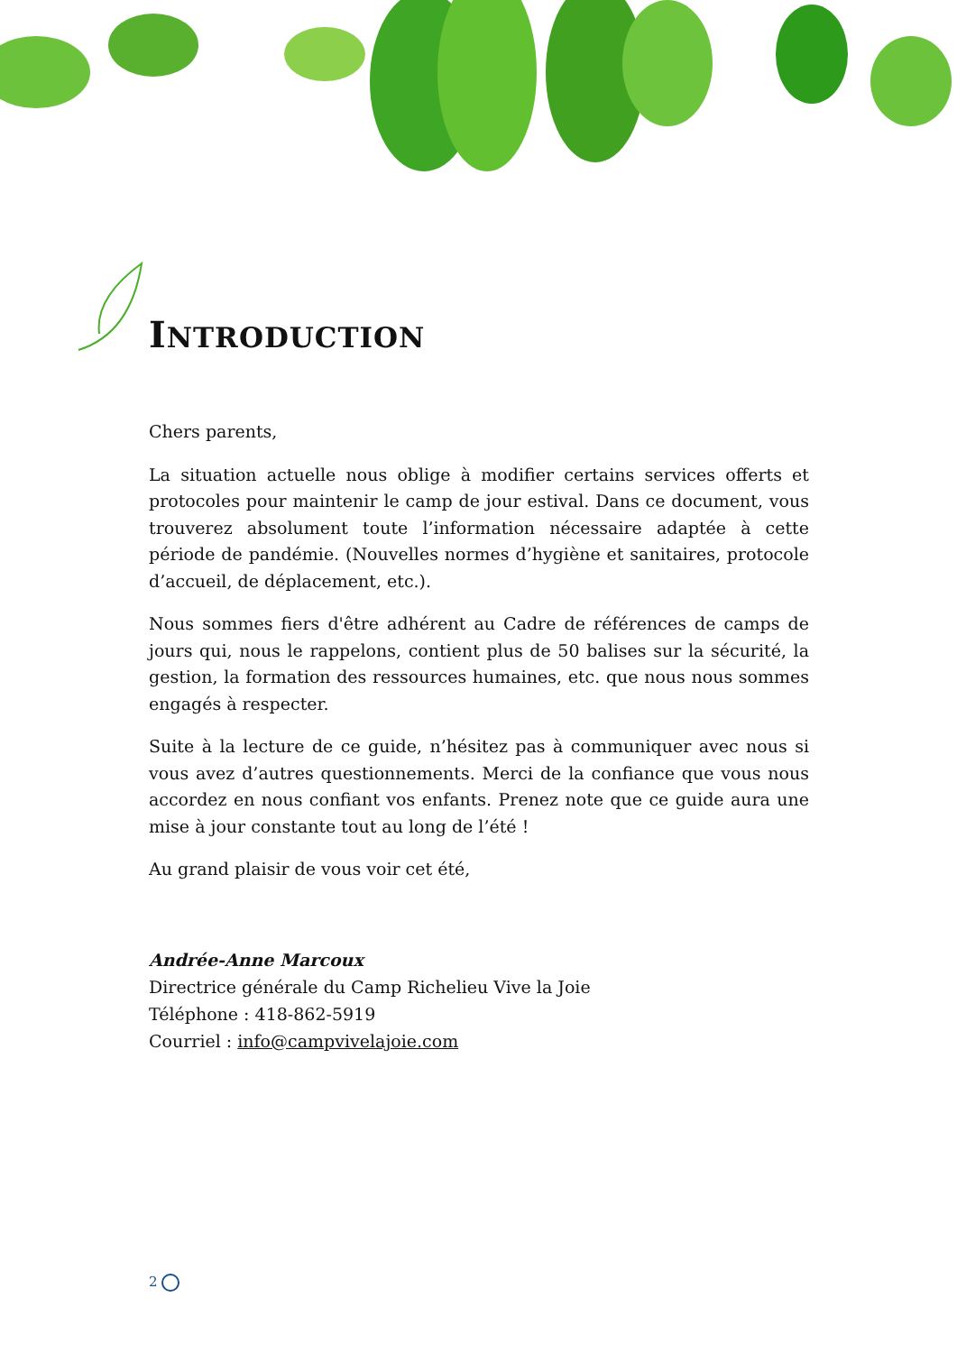INTRODUCTION
Chers parents,
La situation actuelle nous oblige à modifier certains services offerts et protocoles pour maintenir le camp de jour estival. Dans ce document, vous trouverez absolument toute l’information nécessaire adaptée à cette période de pandémie. (Nouvelles normes d’hygiène et sanitaires, protocole d’accueil, de déplacement, etc.).
Nous sommes fiers d'être adhérent au Cadre de références de camps de jours qui, nous le rappelons, contient plus de 50 balises sur la sécurité, la gestion, la formation des ressources humaines, etc. que nous nous sommes engagés à respecter.
Suite à la lecture de ce guide, n’hésitez pas à communiquer avec nous si vous avez d’autres questionnements. Merci de la confiance que vous nous accordez en nous confiant vos enfants. Prenez note que ce guide aura une mise à jour constante tout au long de l’été !
Au grand plaisir de vous voir cet été,
Andrée-Anne Marcoux
Directrice générale du Camp Richelieu Vive la Joie
Téléphone : 418-862-5919
Courriel : info@campvivelajoie.com
2